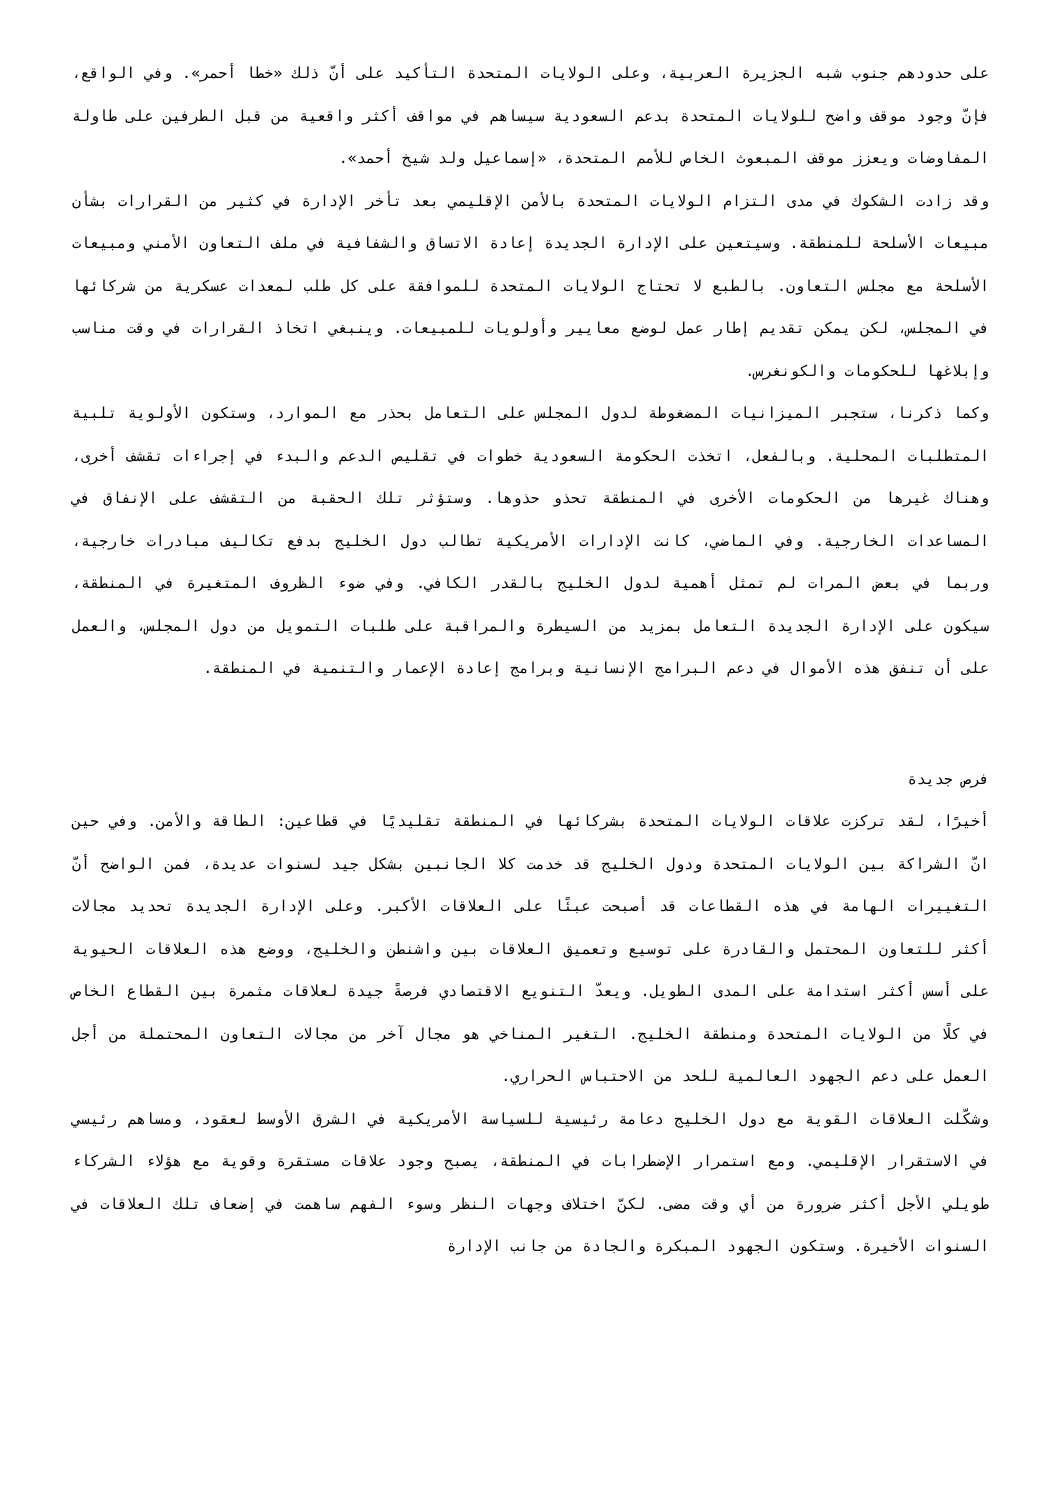على حدودهم جنوب شبه الجزيرة العربية، وعلى الولايات المتحدة التأكيد على أنّ ذلك «خطا أحمر». وفي الواقع، فإنّ وجود موقف واضح للولايات المتحدة بدعم السعودية سيساهم في مواقف أكثر واقعية من قبل الطرفين على طاولة المفاوضات ويعزز موقف المبعوث الخاص للأمم المتحدة، «إسماعيل ولد شيخ أحمد».
وقد زادت الشكوك في مدى التزام الولايات المتحدة بالأمن الإقليمي بعد تأخر الإدارة في كثير من القرارات بشأن مبيعات الأسلحة للمنطقة. وسيتعين على الإدارة الجديدة إعادة الاتساق والشفافية في ملف التعاون الأمني ومبيعات الأسلحة مع مجلس التعاون. بالطبع لا تحتاج الولايات المتحدة للموافقة على كل طلب لمعدات عسكرية من شركائها في المجلس، لكن يمكن تقديم إطار عمل لوضع معايير وأولويات للمبيعات. وينبغي اتخاذ القرارات في وقت مناسب وإبلاغها للحكومات والكونغرس.
وكما ذكرنا، ستجبر الميزانيات المضغوطة لدول المجلس على التعامل بحذر مع الموارد، وستكون الأولوية تلبية المتطلبات المحلية. وبالفعل، اتخذت الحكومة السعودية خطوات في تقليص الدعم والبدء في إجراءات تقشف أخرى، وهناك غيرها من الحكومات الأخرى في المنطقة تحذو حذوها. وستؤثر تلك الحقبة من التقشف على الإنفاق في المساعدات الخارجية. وفي الماضي، كانت الإدارات الأمريكية تطالب دول الخليج بدفع تكاليف مبادرات خارجية، وربما في بعض المرات لم تمثل أهمية لدول الخليج بالقدر الكافي. وفي ضوء الظروف المتغيرة في المنطقة، سيكون على الإدارة الجديدة التعامل بمزيد من السيطرة والمراقبة على طلبات التمويل من دول المجلس، والعمل على أن تنفق هذه الأموال في دعم البرامج الإنسانية وبرامج إعادة الإعمار والتنمية في المنطقة.
فرص جديدة
أخيرًا، لقد تركزت علاقات الولايات المتحدة بشركائها في المنطقة تقليديًا في قطاعين: الطاقة والأمن. وفي حين انّ الشراكة بين الولايات المتحدة ودول الخليج قد خدمت كلا الجانبين بشكل جيد لسنوات عديدة، فمن الواضح أنّ التغييرات الهامة في هذه القطاعات قد أصبحت عبئًا على العلاقات الأكبر. وعلى الإدارة الجديدة تحديد مجالات أكثر للتعاون المحتمل والقادرة على توسيع وتعميق العلاقات بين واشنطن والخليج، ووضع هذه العلاقات الحيوية على أسس أكثر استدامة على المدى الطويل. ويعدّ التنويع الاقتصادي فرصةً جيدة لعلاقات مثمرة بين القطاع الخاص في كلًا من الولايات المتحدة ومنطقة الخليج. التغير المناخي هو مجال آخر من مجالات التعاون المحتملة من أجل العمل على دعم الجهود العالمية للحد من الاحتباس الحراري.
وشكّلت العلاقات القوية مع دول الخليج دعامة رئيسية للسياسة الأمريكية في الشرق الأوسط لعقود، ومساهم رئيسي في الاستقرار الإقليمي. ومع استمرار الإضطرابات في المنطقة، يصبح وجود علاقات مستقرة وقوية مع هؤلاء الشركاء طويلي الأجل أكثر ضرورة من أي وقت مضى. لكنّ اختلاف وجهات النظر وسوء الفهم ساهمت في إضعاف تلك العلاقات في السنوات الأخيرة. وستكون الجهود المبكرة والجادة من جانب الإدارة